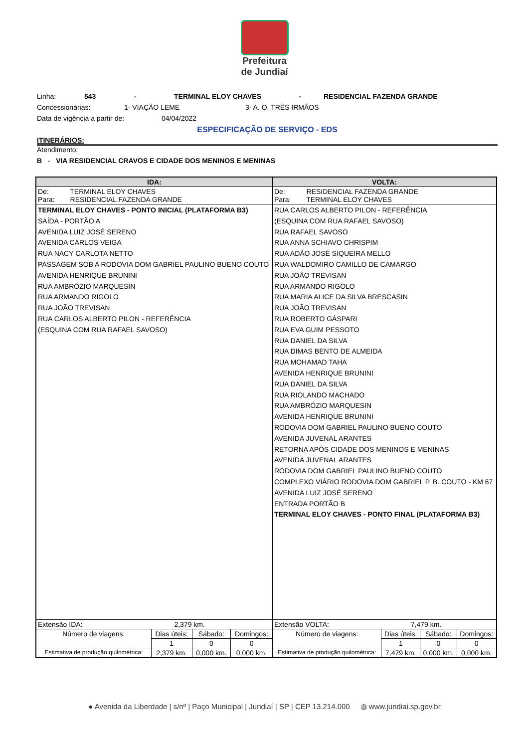Prefeitura
de Jundiaí
Linha: 543 - TERMINAL ELOY CHAVES - RESIDENCIAL FAZENDA GRANDE
Concessionárias: 1- VIAÇÃO LEME 3- A. O. TRÊS IRMÃOS
Data de vigência a partir de: 04/04/2022
ESPECIFICAÇÃO DE SERVIÇO - EDS
ITINERÁRIOS:
Atendimento:
B - VIA RESIDENCIAL CRAVOS E CIDADE DOS MENINOS E MENINAS
| IDA: | | | | VOLTA: | | | |
| --- | --- | --- | --- | --- | --- | --- | --- |
| De: TERMINAL ELOY CHAVES Para: RESIDENCIAL FAZENDA GRANDE | | | | De: RESIDENCIAL FAZENDA GRANDE Para: TERMINAL ELOY CHAVES | | | |
| TERMINAL ELOY CHAVES - PONTO INICIAL (PLATAFORMA B3) SAÍDA - PORTÃO A AVENIDA LUIZ JOSÉ SERENO AVENIDA CARLOS VEIGA RUA NACY CARLOTA NETTO PASSAGEM SOB A RODOVIA DOM GABRIEL PAULINO BUENO COUTO AVENIDA HENRIQUE BRUNINI RUA AMBRÓZIO MARQUESIN RUA ARMANDO RIGOLO RUA JOÃO TREVISAN RUA CARLOS ALBERTO PILON - REFERÊNCIA (ESQUINA COM RUA RAFAEL SAVOSO) | | | | RUA CARLOS ALBERTO PILON - REFERÊNCIA (ESQUINA COM RUA RAFAEL SAVOSO) RUA RAFAEL SAVOSO RUA ANNA SCHIAVO CHRISPIM RUA ADÃO JOSÉ SIQUEIRA MELLO RUA WALDOMIRO CAMILLO DE CAMARGO RUA JOÃO TREVISAN RUA ARMANDO RIGOLO RUA MARIA ALICE DA SILVA BRESCASIN RUA JOÃO TREVISAN RUA ROBERTO GÁSPARI RUA EVA GUIM PESSOTO RUA DANIEL DA SILVA RUA DIMAS BENTO DE ALMEIDA RUA MOHAMAD TAHA AVENIDA HENRIQUE BRUNINI RUA DANIEL DA SILVA RUA RIOLANDO MACHADO RUA AMBRÓZIO MARQUESIN AVENIDA HENRIQUE BRUNINI RODOVIA DOM GABRIEL PAULINO BUENO COUTO AVENIDA JUVENAL ARANTES RETORNA APÓS CIDADE DOS MENINOS E MENINAS AVENIDA JUVENAL ARANTES RODOVIA DOM GABRIEL PAULINO BUENO COUTO COMPLEXO VIÁRIO RODOVIA DOM GABRIEL P. B. COUTO - KM 67 AVENIDA LUIZ JOSÉ SERENO ENTRADA PORTÃO B TERMINAL ELOY CHAVES - PONTO FINAL (PLATAFORMA B3) | | | |
| Extensão IDA: 2,379 km. | | | | Extensão VOLTA: 7,479 km. | | | |
| Número de viagens: | Dias úteis: | Sábado: | Domingos: | Número de viagens: | Dias úteis: | Sábado: | Domingos: |
| | 1 | 0 | 0 | | 1 | 0 | 0 |
| Estimativa de produção quilométrica: | 2,379 km. | 0,000 km. | 0,000 km. | Estimativa de produção quilométrica: | 7,479 km. | 0,000 km. | 0,000 km. |
● Avenida da Liberdade | s/nº | Paço Municipal | Jundiaí | SP | CEP 13.214.000 ◍ www.jundiai.sp.gov.br